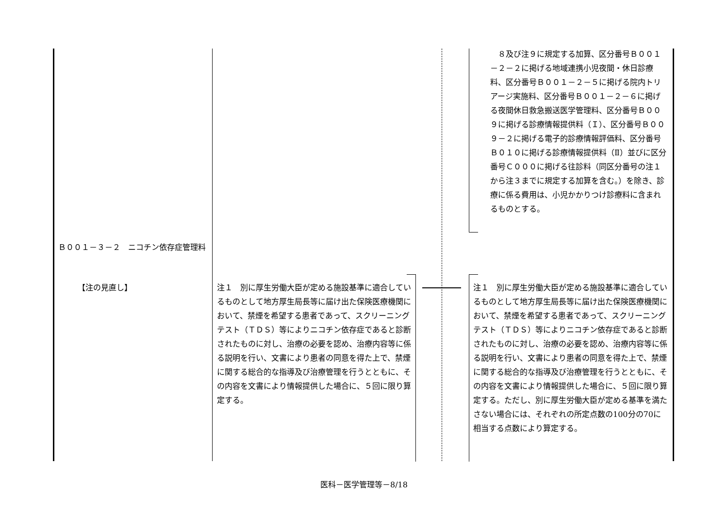８及び注９に規定する加算、区分番号Ｂ００１－２－２に掲げる地域連携小児夜間・休日診療料、区分番号Ｂ００１－２－５に掲げる院内トリアージ実施料、区分番号Ｂ００１－２－６に掲げる夜間休日救急搬送医学管理料、区分番号Ｂ００９に掲げる診療情報提供料（Ｉ）、区分番号Ｂ００９－２に掲げる電子的診療情報評価料、区分番号Ｂ０１０に掲げる診療情報提供料（Ⅱ）並びに区分番号Ｃ０００に掲げる往診料（同区分番号の注１から注３までに規定する加算を含む。）を除き、診療に係る費用は、小児かかりつけ診療料に含まれるものとする。
Ｂ００１－３－２　ニコチン依存症管理料
【注の見直し】
注１　別に厚生労働大臣が定める施設基準に適合しているものとして地方厚生局長等に届け出た保険医療機関において、禁煙を希望する患者であって、スクリーニングテスト（ＴＤＳ）等によりニコチン依存症であると診断されたものに対し、治療の必要を認め、治療内容等に係る説明を行い、文書により患者の同意を得た上で、禁煙に関する総合的な指導及び治療管理を行うとともに、その内容を文書により情報提供した場合に、５回に限り算定する。
注１　別に厚生労働大臣が定める施設基準に適合しているものとして地方厚生局長等に届け出た保険医療機関において、禁煙を希望する患者であって、スクリーニングテスト（ＴＤＳ）等によりニコチン依存症であると診断されたものに対し、治療の必要を認め、治療内容等に係る説明を行い、文書により患者の同意を得た上で、禁煙に関する総合的な指導及び治療管理を行うとともに、その内容を文書により情報提供した場合に、５回に限り算定する。ただし、別に厚生労働大臣が定める基準を満たさない場合には、それぞれの所定点数の100分の70に相当する点数により算定する。
医科－医学管理等－8/18